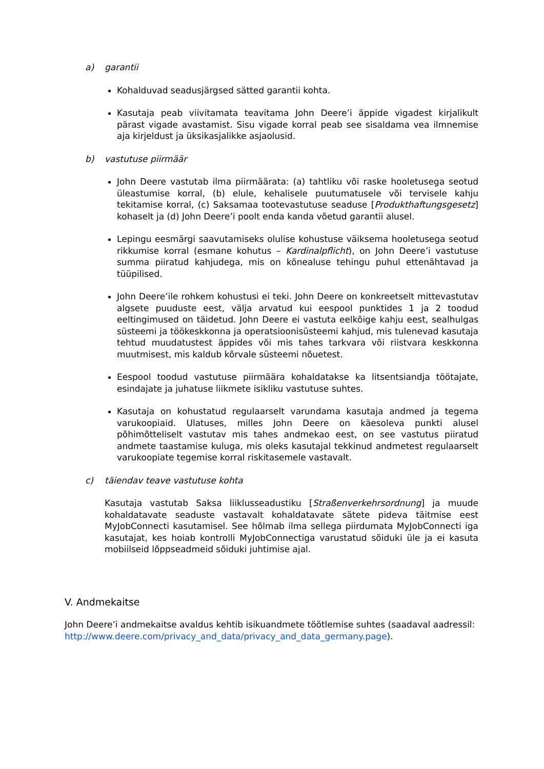a) garantii
Kohalduvad seadusjärgsed sätted garantii kohta.
Kasutaja peab viivitamata teavitama John Deere’i äppide vigadest kirjalikult pärast vigade avastamist. Sisu vigade korral peab see sisaldama vea ilmnemise aja kirjeldust ja üksikasjalikke asjaolusid.
b) vastutuse piirmäär
John Deere vastutab ilma piirmäärata: (a) tahtliku või raske hooletusega seotud üleastumise korral, (b) elule, kehalisele puutumatusele või tervisele kahju tekitamise korral, (c) Saksamaa tootevastutuse seaduse [Produkthaftungsgesetz] kohaselt ja (d) John Deere’i poolt enda kanda võetud garantii alusel.
Lepingu eesmärgi saavutamiseks olulise kohustuse väiksema hooletusega seotud rikkumise korral (esmane kohutus – Kardinalpflicht), on John Deere’i vastutuse summa piiratud kahjudega, mis on kõnealuse tehingu puhul ettenähtavad ja tüüpilised.
John Deere’ile rohkem kohustusi ei teki. John Deere on konkreetselt mittevastutav algsete puuduste eest, välja arvatud kui eespool punktides 1 ja 2 toodud eeltingimused on täidetud. John Deere ei vastuta eelkõige kahju eest, sealhulgas süsteemi ja töökeskkonna ja operatsioonisüsteemi kahjud, mis tulenevad kasutaja tehtud muudatustest äppides või mis tahes tarkvara või riistvara keskkonna muutmisest, mis kaldub kõrvale süsteemi nõuetest.
Eespool toodud vastutuse piirmäära kohaldatakse ka litsentsiandja töötajate, esindajate ja juhatuse liikmete isikliku vastutuse suhtes.
Kasutaja on kohustatud regulaarselt varundama kasutaja andmed ja tegema varukoopiaid. Ulatuses, milles John Deere on käesoleva punkti alusel põhimõtteliselt vastutav mis tahes andmekao eest, on see vastutus piiratud andmete taastamise kuluga, mis oleks kasutajal tekkinud andmetest regulaarselt varukoopiate tegemise korral riskitasemele vastavalt.
c) täiendav teave vastutuse kohta
Kasutaja vastutab Saksa liiklusseadustiku [Straßenverkehrsordnung] ja muude kohaldatavate seaduste vastavalt kohaldatavate sätete pideva täitmise eest MyJobConnecti kasutamisel. See hõlmab ilma sellega piirdumata MyJobConnecti iga kasutajat, kes hoiab kontrolli MyJobConnectiga varustatud sõiduki üle ja ei kasuta mobiilseid lõppseadmeid sõiduki juhtimise ajal.
V. Andmekaitse
John Deere’i andmekaitse avaldus kehtib isikuandmete töötlemise suhtes (saadaval aadressil: http://www.deere.com/privacy_and_data/privacy_and_data_germany.page).